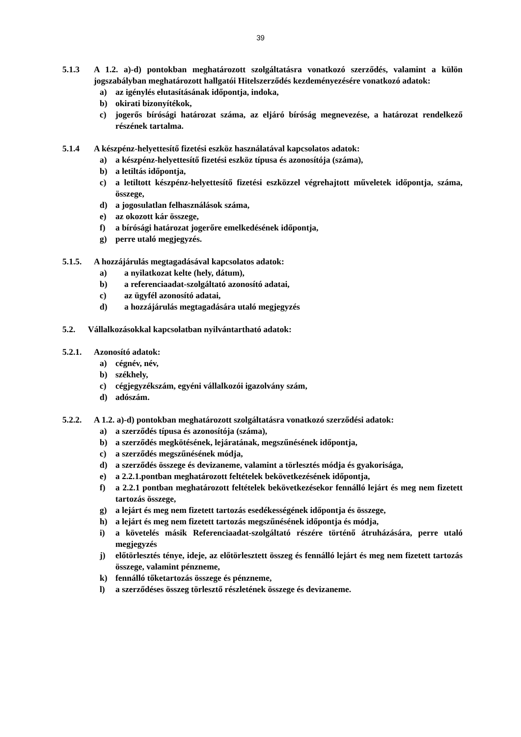39
5.1.3 A 1.2. a)-d) pontokban meghatározott szolgáltatásra vonatkozó szerződés, valamint a külön jogszabályban meghatározott hallgatói Hitelszerződés kezdeményezésére vonatkozó adatok:
a) az igénylés elutasításának időpontja, indoka,
b) okirati bizonyítékok,
c) jogerős bírósági határozat száma, az eljáró bíróság megnevezése, a határozat rendelkező részének tartalma.
5.1.4 A készpénz-helyettesítő fizetési eszköz használatával kapcsolatos adatok:
a) a készpénz-helyettesítő fizetési eszköz típusa és azonosítója (száma),
b) a letiltás időpontja,
c) a letiltott készpénz-helyettesítő fizetési eszközzel végrehajtott műveletek időpontja, száma, összege,
d) a jogosulatlan felhasználások száma,
e) az okozott kár összege,
f) a bírósági határozat jogerőre emelkedésének időpontja,
g) perre utaló megjegyzés.
5.1.5. A hozzájárulás megtagadásával kapcsolatos adatok:
a) a nyilatkozat kelte (hely, dátum),
b) a referenciaadat-szolgáltató azonosító adatai,
c) az ügyfél azonosító adatai,
d) a hozzájárulás megtagadására utaló megjegyzés
5.2. Vállalkozásokkal kapcsolatban nyilvántartható adatok:
5.2.1. Azonosító adatok:
a) cégnév, név,
b) székhely,
c) cégjegyzékszám, egyéni vállalkozói igazolvány szám,
d) adószám.
5.2.2. A 1.2. a)-d) pontokban meghatározott szolgáltatásra vonatkozó szerződési adatok:
a) a szerződés típusa és azonosítója (száma),
b) a szerződés megkötésének, lejáratának, megszűnésének időpontja,
c) a szerződés megszűnésének módja,
d) a szerződés összege és devizaneme, valamint a törlesztés módja és gyakorisága,
e) a 2.2.1.pontban meghatározott feltételek bekövetkezésének időpontja,
f) a 2.2.1 pontban meghatározott feltételek bekövetkezésekor fennálló lejárt és meg nem fizetett tartozás összege,
g) a lejárt és meg nem fizetett tartozás esedékességének időpontja és összege,
h) a lejárt és meg nem fizetett tartozás megszűnésének időpontja és módja,
i) a követelés másik Referenciaadat-szolgáltató részére történő átruházására, perre utaló megjegyzés
j) előtörlesztés ténye, ideje, az előtörlesztett összeg és fennálló lejárt és meg nem fizetett tartozás összege, valamint pénzneme,
k) fennálló tőketartozás összege és pénzneme,
l) a szerződéses összeg törlesztő részletének összege és devizaneme.